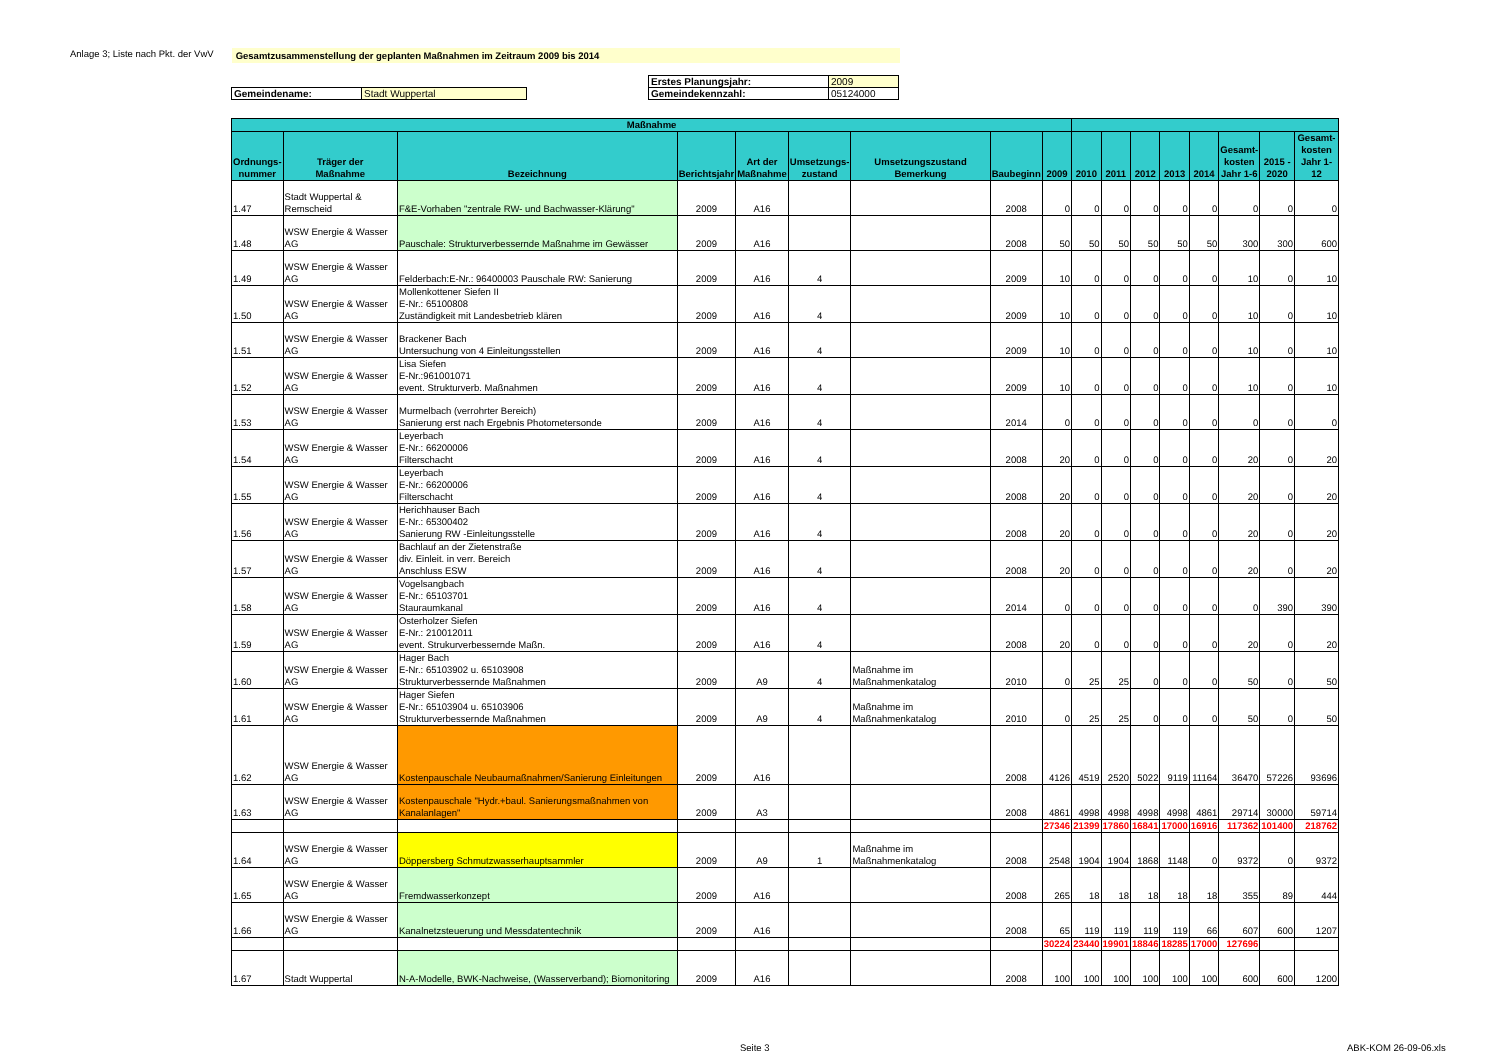Anlage 3; Liste nach Pkt. der VwV
Gesamtzusammenstellung der geplanten Maßnahmen im Zeitraum 2009 bis 2014
| Gemeindename: | Stadt Wuppertal |
| Erstes Planungsjahr: | 2009 |
| Gemeindekennzahl: | 05124000 |
| Maßnahme | | | | | | | | | | | | | | | | |
| --- | --- | --- | --- | --- | --- | --- | --- | --- | --- | --- | --- | --- | --- | --- | --- | --- |
| Ordnungs- nummer | Träger der Maßnahme | Bezeichnung | Berichtsjahr | Art der Maßnahme | Umsetzungs- zustand | Umsetzungszustand Bemerkung | Baubeginn | 2009 | 2010 | 2011 | 2012 | 2013 | 2014 | Gesamt- kosten Jahr 1-6 | 2015 - 2020 | Gesamt- kosten Jahr 1-12 |
| 1.47 | Stadt Wuppertal & Remscheid | F&E-Vorhaben "zentrale RW- und Bachwasser-Klärung" | 2009 | A16 | | | 2008 | 0 | 0 | 0 | 0 | 0 | 0 | 0 | 0 | 0 |
| 1.48 | WSW Energie & Wasser AG | Pauschale: Strukturverbessernde Maßnahme im Gewässer | 2009 | A16 | | | 2008 | 50 | 50 | 50 | 50 | 50 | 50 | 300 | 300 | 600 |
| 1.49 | WSW Energie & Wasser AG | Felderbach:E-Nr.: 96400003 Pauschale RW: Sanierung | 2009 | A16 | 4 | | 2009 | 10 | 0 | 0 | 0 | 0 | 0 | 10 | 0 | 10 |
| 1.50 | WSW Energie & Wasser AG | Mollenkottener Siefen II E-Nr.: 65100808 Zuständigkeit mit Landesbetrieb klären | 2009 | A16 | 4 | | 2009 | 10 | 0 | 0 | 0 | 0 | 0 | 10 | 0 | 10 |
| 1.51 | WSW Energie & Wasser AG | Brackener Bach Untersuchung von 4 Einleitungsstellen | 2009 | A16 | 4 | | 2009 | 10 | 0 | 0 | 0 | 0 | 0 | 10 | 0 | 10 |
| 1.52 | WSW Energie & Wasser AG | Lisa Siefen E-Nr.:961001071 event. Strukturverb. Maßnahmen | 2009 | A16 | 4 | | 2009 | 10 | 0 | 0 | 0 | 0 | 0 | 10 | 0 | 10 |
| 1.53 | WSW Energie & Wasser AG | Murmelbach (verrohrter Bereich) Sanierung erst nach Ergebnis Photometersonde | 2009 | A16 | 4 | | 2014 | 0 | 0 | 0 | 0 | 0 | 0 | 0 | 0 | 0 |
| 1.54 | WSW Energie & Wasser AG | Leyerbach E-Nr.: 66200006 Filterschacht | 2009 | A16 | 4 | | 2008 | 20 | 0 | 0 | 0 | 0 | 0 | 20 | 0 | 20 |
| 1.55 | WSW Energie & Wasser AG | Leyerbach E-Nr.: 66200006 Filterschacht | 2009 | A16 | 4 | | 2008 | 20 | 0 | 0 | 0 | 0 | 0 | 20 | 0 | 20 |
| 1.56 | WSW Energie & Wasser AG | Herichhauser Bach E-Nr.: 65300402 Sanierung RW -Einleitungsstelle | 2009 | A16 | 4 | | 2008 | 20 | 0 | 0 | 0 | 0 | 0 | 20 | 0 | 20 |
| 1.57 | WSW Energie & Wasser AG | Bachlauf an der Zietenstraße div. Einleit. in verr. Bereich Anschluss ESW | 2009 | A16 | 4 | | 2008 | 20 | 0 | 0 | 0 | 0 | 0 | 20 | 0 | 20 |
| 1.58 | WSW Energie & Wasser AG | Vogelsangbach E-Nr.: 65103701 Stauraumkanal | 2009 | A16 | 4 | | 2014 | 0 | 0 | 0 | 0 | 0 | 0 | 0 | 390 | 390 |
| 1.59 | WSW Energie & Wasser AG | Osterholzer Siefen E-Nr.: 210012011 event. Strukurverbessernde Maßn. | 2009 | A16 | 4 | | 2008 | 20 | 0 | 0 | 0 | 0 | 0 | 20 | 0 | 20 |
| 1.60 | WSW Energie & Wasser AG | Hager Bach E-Nr.: 65103902 u. 65103908 Strukturverbessernde Maßnahmen | 2009 | A9 | 4 | Maßnahme im Maßnahmenkatalog | 2010 | 0 | 25 | 25 | 0 | 0 | 0 | 50 | 0 | 50 |
| 1.61 | WSW Energie & Wasser AG | Hager Siefen E-Nr.: 65103904 u. 65103906 Strukturverbessernde Maßnahmen | 2009 | A9 | 4 | Maßnahme im Maßnahmenkatalog | 2010 | 0 | 25 | 25 | 0 | 0 | 0 | 50 | 0 | 50 |
| 1.62 | WSW Energie & Wasser AG | Kostenpauschale Neubaumaßnahmen/Sanierung Einleitungen | 2009 | A16 | | | 2008 | 4126 | 4519 | 2520 | 5022 | 9119 | 11164 | 36470 | 57226 | 93696 |
| 1.63 | WSW Energie & Wasser AG | Kostenpauschale "Hydr.+baul. Sanierungsmaßnahmen von Kanalanlagen" | 2009 | A3 | | | 2008 | 4861 | 4998 | 4998 | 4998 | 4998 | 4861 | 29714 | 30000 | 59714 |
| | | | | | | | | 27346 | 21399 | 17860 | 16841 | 17000 | 16916 | 117362 | 101400 | 218762 |
| 1.64 | WSW Energie & Wasser AG | Döppersberg Schmutzwasserhauptsammler | 2009 | A9 | 1 | Maßnahme im Maßnahmenkatalog | 2008 | 2548 | 1904 | 1904 | 1868 | 1148 | 0 | 9372 | 0 | 9372 |
| 1.65 | WSW Energie & Wasser AG | Fremdwasserkonzept | 2009 | A16 | | | 2008 | 265 | 18 | 18 | 18 | 18 | 18 | 355 | 89 | 444 |
| 1.66 | WSW Energie & Wasser AG | Kanalnetzsteuerung und Messdatentechnik | 2009 | A16 | | | 2008 | 65 | 119 | 119 | 119 | 119 | 66 | 607 | 600 | 1207 |
| | | | | | | | | 30224 | 23440 | 19901 | 18846 | 18285 | 17000 | 127696 | | |
| 1.67 | Stadt Wuppertal | N-A-Modelle, BWK-Nachweise, (Wasserverband); Biomonitoring | 2009 | A16 | | | 2008 | 100 | 100 | 100 | 100 | 100 | 100 | 600 | 600 | 1200 |
Seite 3 ABK-KOM 26-09-06.xls